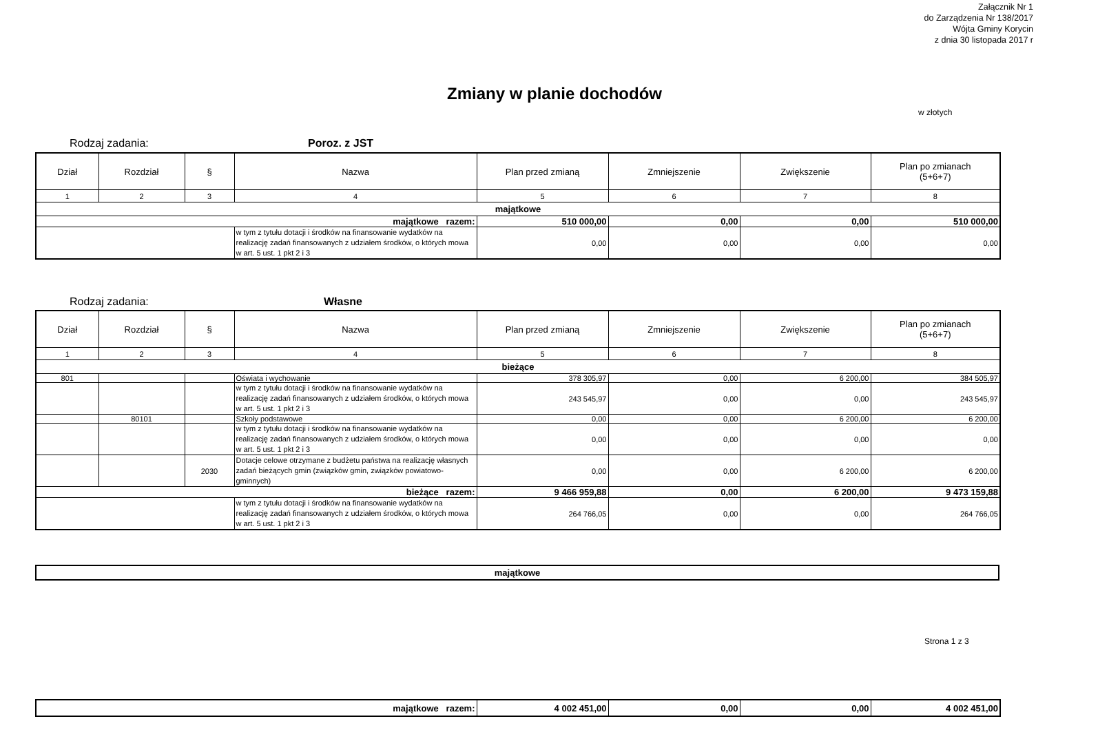Załącznik Nr 1
do Zarządzenia Nr 138/2017
Wójta Gminy Korycin
z dnia 30 listopada 2017 r
Zmiany w planie dochodów
w złotych
Rodzaj zadania: Poroz. z JST
| Dział | Rozdział | § | Nazwa | Plan przed zmianą | Zmniejszenie | Zwiększenie | Plan po zmianach (5+6+7) |
| --- | --- | --- | --- | --- | --- | --- | --- |
| 1 | 2 | 3 | 4 | 5 | 6 | 7 | 8 |
| majątkowe | | | | | | | |
| majątkowe razem: | | | | 510 000,00 | 0,00 | 0,00 | 510 000,00 |
| | | | w tym z tytułu dotacji i środków na finansowanie wydatków na realizację zadań finansowanych z udziałem środków, o których mowa w art. 5 ust. 1 pkt 2 i 3 | 0,00 | 0,00 | 0,00 | 0,00 |
Rodzaj zadania: Własne
| Dział | Rozdział | § | Nazwa | Plan przed zmianą | Zmniejszenie | Zwiększenie | Plan po zmianach (5+6+7) |
| --- | --- | --- | --- | --- | --- | --- | --- |
| 1 | 2 | 3 | 4 | 5 | 6 | 7 | 8 |
| bieżące | | | | | | | |
| 801 | | | Oświata i wychowanie | 378 305,97 | 0,00 | 6 200,00 | 384 505,97 |
| | | | w tym z tytułu dotacji i środków na finansowanie wydatków na realizację zadań finansowanych z udziałem środków, o których mowa w art. 5 ust. 1 pkt 2 i 3 | 243 545,97 | 0,00 | 0,00 | 243 545,97 |
| | 80101 | | Szkoły podstawowe | 0,00 | 0,00 | 6 200,00 | 6 200,00 |
| | | | w tym z tytułu dotacji i środków na finansowanie wydatków na realizację zadań finansowanych z udziałem środków, o których mowa w art. 5 ust. 1 pkt 2 i 3 | 0,00 | 0,00 | 0,00 | 0,00 |
| | | 2030 | Dotacje celowe otrzymane z budżetu państwa na realizację własnych zadań bieżących gmin (związków gmin, związków powiatowo-gminnych) | 0,00 | 0,00 | 6 200,00 | 6 200,00 |
| bieżące razem: | | | | 9 466 959,88 | 0,00 | 6 200,00 | 9 473 159,88 |
| | | | w tym z tytułu dotacji i środków na finansowanie wydatków na realizację zadań finansowanych z udziałem środków, o których mowa w art. 5 ust. 1 pkt 2 i 3 | 264 766,05 | 0,00 | 0,00 | 264 766,05 |
| majątkowe |
Strona 1 z 3
| majątkowe razem: | 4 002 451,00 | 0,00 | 0,00 | 4 002 451,00 |